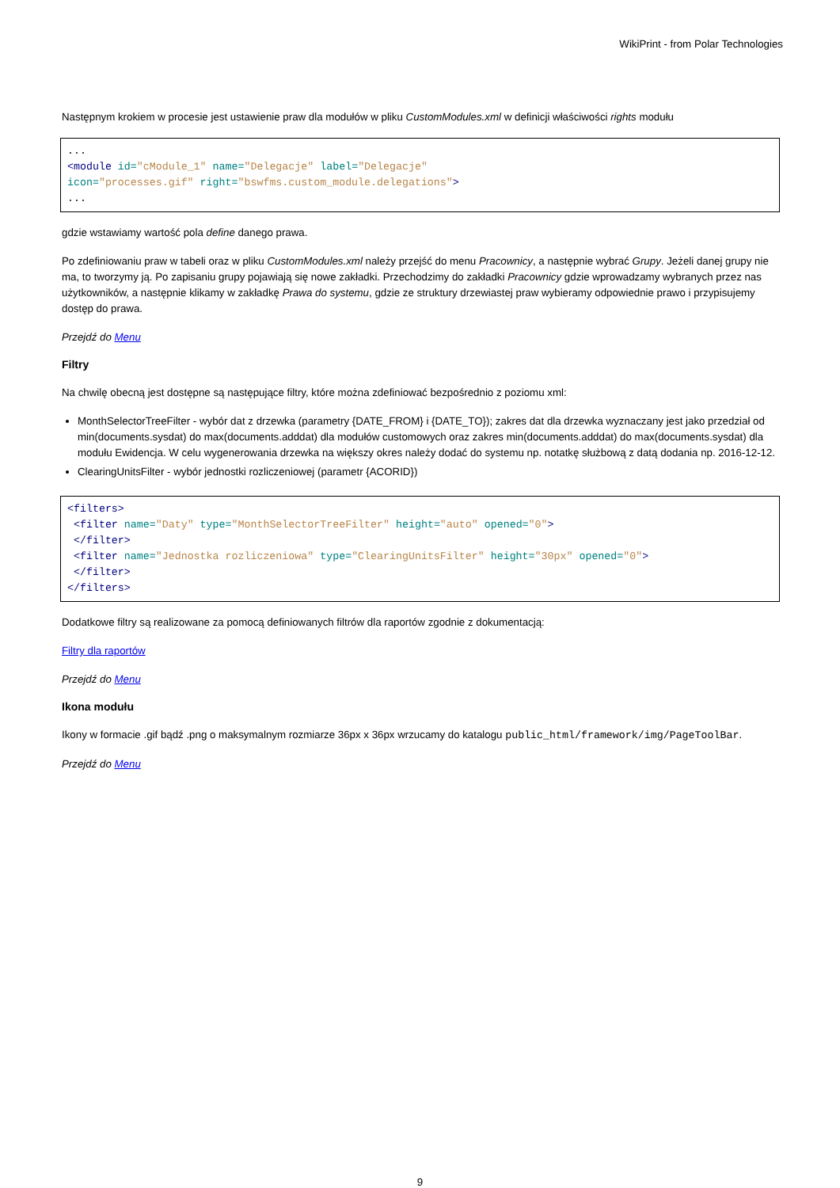WikiPrint - from Polar Technologies
Następnym krokiem w procesie jest ustawienie praw dla modułów w pliku CustomModules.xml w definicji właściwości rights modułu
...
<module id="cModule_1" name="Delegacje" label="Delegacje"
icon="processes.gif" right="bswfms.custom_module.delegations">
...
gdzie wstawiamy wartość pola define danego prawa.
Po zdefiniowaniu praw w tabeli oraz w pliku CustomModules.xml należy przejść do menu Pracownicy, a następnie wybrać Grupy. Jeżeli danej grupy nie ma, to tworzymy ją. Po zapisaniu grupy pojawiają się nowe zakładki. Przechodzimy do zakładki Pracownicy gdzie wprowadzamy wybranych przez nas użytkowników, a następnie klikamy w zakładkę Prawa do systemu, gdzie ze struktury drzewiastej praw wybieramy odpowiednie prawo i przypisujemy dostęp do prawa.
Przejdź do Menu
Filtry
Na chwilę obecną jest dostępne są następujące filtry, które można zdefiniować bezpośrednio z poziomu xml:
MonthSelectorTreeFilter - wybór dat z drzewka (parametry {DATE_FROM} i {DATE_TO}); zakres dat dla drzewka wyznaczany jest jako przedział od min(documents.sysdat) do max(documents.adddat) dla modułów customowych oraz zakres min(documents.adddat) do max(documents.sysdat) dla modułu Ewidencja. W celu wygenerowania drzewka na większy okres należy dodać do systemu np. notatkę służbową z datą dodania np. 2016-12-12.
ClearingUnitsFilter - wybór jednostki rozliczeniowej (parametr {ACORID})
<filters>
 <filter name="Daty" type="MonthSelectorTreeFilter" height="auto" opened="0">
 </filter>
 <filter name="Jednostka rozliczeniowa" type="ClearingUnitsFilter" height="30px" opened="0">
 </filter>
</filters>
Dodatkowe filtry są realizowane za pomocą definiowanych filtrów dla raportów zgodnie z dokumentacją:
Filtry dla raportów
Przejdź do Menu
Ikona modułu
Ikony w formacie .gif bądź .png o maksymalnym rozmiarze 36px x 36px wrzucamy do katalogu public_html/framework/img/PageToolBar.
Przejdź do Menu
9